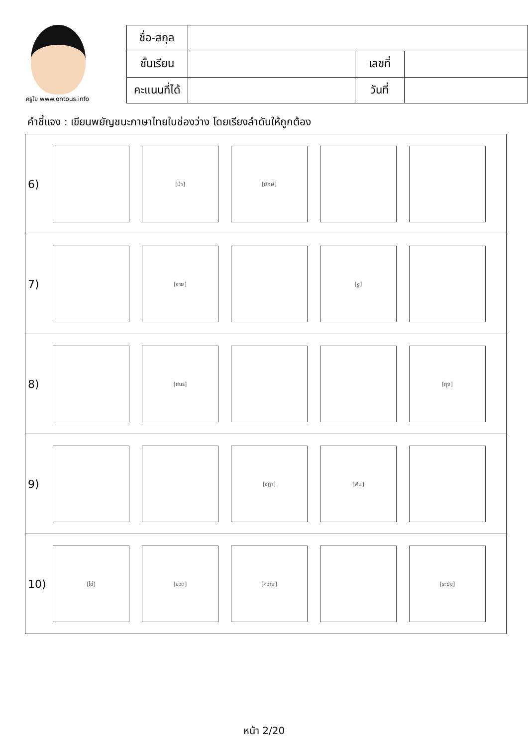ครูโย www.ontous.info
| ชื่อ-สกุล | | | |
| ชั้นเรียน | | เลขที่ | |
| คะแนนที่ได้ | | วันที่ | |
คำชี้แจง : เขียนพยัญชนะภาษาไทยในช่องว่าง โดยเรียงลำดับให้ถูกต้อง
| 6) [ม้า] [ยักษ์] |
| 7) [ชาย] [งู] |
| 8) [เณร] [ถุง] |
| 9) [ชฎา] [ฟัน] |
| 10) [ไข่] [ขวด] [ควาย] [ระฆัง] |
หน้า 2/20